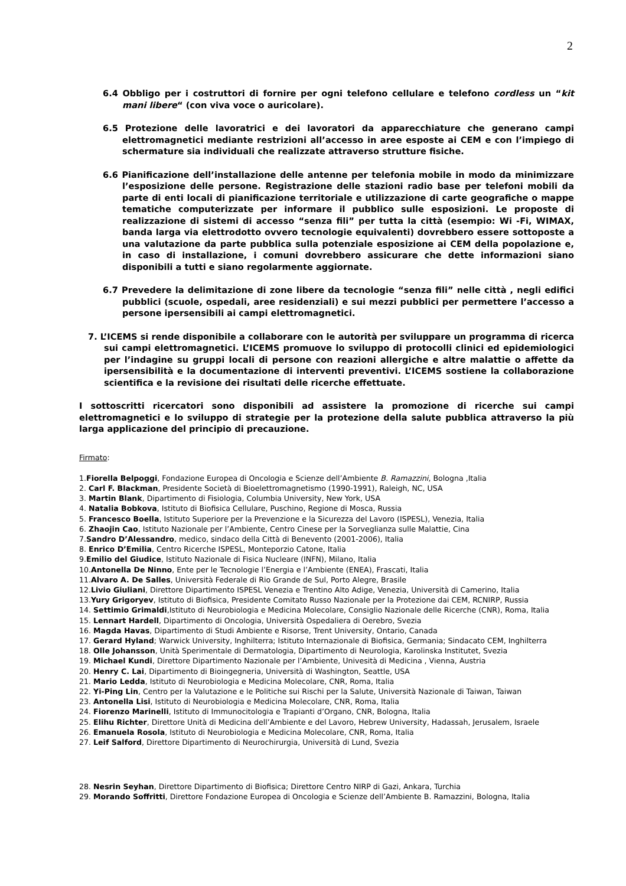2
6.4 Obbligo per i costruttori di fornire per ogni telefono cellulare e telefono cordless un “kit mani libere“ (con viva voce o auricolare).
6.5 Protezione delle lavoratrici e dei lavoratori da apparecchiature che generano campi elettromagnetici mediante restrizioni all’accesso in aree esposte ai CEM e con l’impiego di schermature sia individuali che realizzate attraverso strutture fisiche.
6.6 Pianificazione dell’installazione delle antenne per telefonia mobile in modo da minimizzare l’esposizione delle persone. Registrazione delle stazioni radio base per telefoni mobili da parte di enti locali di pianificazione territoriale e utilizzazione di carte geografiche o mappe tematiche computerizzate per informare il pubblico sulle esposizioni. Le proposte di realizzazione di sistemi di accesso “senza fili” per tutta la città (esempio: Wi -Fi, WIMAX, banda larga via elettrodotto ovvero tecnologie equivalenti) dovrebbero essere sottoposte a una valutazione da parte pubblica sulla potenziale esposizione ai CEM della popolazione e, in caso di installazione, i comuni dovrebbero assicurare che dette informazioni siano disponibili a tutti e siano regolarmente aggiornate.
6.7 Prevedere la delimitazione di zone libere da tecnologie “senza fili” nelle città , negli edifici pubblici (scuole, ospedali, aree residenziali) e sui mezzi pubblici per permettere l’accesso a persone ipersensibili ai campi elettromagnetici.
7. L’ICEMS si rende disponibile a collaborare con le autorità per sviluppare un programma di ricerca sui campi elettromagnetici. L’ICEMS promuove lo sviluppo di protocolli clinici ed epidemiologici per l’indagine su gruppi locali di persone con reazioni allergiche e altre malattie o affette da ipersensibilità e la documentazione di interventi preventivi. L’ICEMS sostiene la collaborazione scientifica e la revisione dei risultati delle ricerche effettuate.
I sottoscritti ricercatori sono disponibili ad assistere la promozione di ricerche sui campi elettromagnetici e lo sviluppo di strategie per la protezione della salute pubblica attraverso la più larga applicazione del principio di precauzione.
Firmato:
1.Fiorella Belpoggi, Fondazione Europea di Oncologia e Scienze dell’Ambiente B. Ramazzini, Bologna ,Italia
2. Carl F. Blackman, Presidente Società di Bioelettromagnetismo (1990-1991), Raleigh, NC, USA
3. Martin Blank, Dipartimento di Fisiologia, Columbia University, New York, USA
4. Natalia Bobkova, Istituto di Biofisica Cellulare, Puschino, Regione di Mosca, Russia
5. Francesco Boella, Istituto Superiore per la Prevenzione e la Sicurezza del Lavoro (ISPESL), Venezia, Italia
6. Zhaojin Cao, Istituto Nazionale per l’Ambiente, Centro Cinese per la Sorveglianza sulle Malattie, Cina
7.Sandro D’Alessandro, medico, sindaco della Città di Benevento (2001-2006), Italia
8. Enrico D’Emilia, Centro Ricerche ISPESL, Monteporzio Catone, Italia
9.Emilio del Giudice, Istituto Nazionale di Fisica Nucleare (INFN), Milano, Italia
10.Antonella De Ninno, Ente per le Tecnologie l’Energia e l’Ambiente (ENEA), Frascati, Italia
11.Alvaro A. De Salles, Università Federale di Rio Grande de Sul, Porto Alegre, Brasile
12.Livio Giuliani, Direttore Dipartimento ISPESL Venezia e Trentino Alto Adige, Venezia, Università di Camerino, Italia
13.Yury Grigoryev, Istituto di Biofisica, Presidente Comitato Russo Nazionale per la Protezione dai CEM, RCNIRP, Russia
14. Settimio Grimaldi,Istituto di Neurobiologia e Medicina Molecolare, Consiglio Nazionale delle Ricerche (CNR), Roma, Italia
15. Lennart Hardell, Dipartimento di Oncologia, Università Ospedaliera di Oerebro, Svezia
16. Magda Havas, Dipartimento di Studi Ambiente e Risorse, Trent University, Ontario, Canada
17. Gerard Hyland; Warwick University, Inghilterra; Istituto Internazionale di Biofisica, Germania; Sindacato CEM, Inghilterra
18. Olle Johansson, Unità Sperimentale di Dermatologia, Dipartimento di Neurologia, Karolinska Institutet, Svezia
19. Michael Kundi, Direttore Dipartimento Nazionale per l’Ambiente, Univesità di Medicina , Vienna, Austria
20. Henry C. Lai, Dipartimento di Bioingegneria, Università di Washington, Seattle, USA
21. Mario Ledda, Istituto di Neurobiologia e Medicina Molecolare, CNR, Roma, Italia
22. Yi-Ping Lin, Centro per la Valutazione e le Politiche sui Rischi per la Salute, Università Nazionale di Taiwan, Taiwan
23. Antonella Lisi, Istituto di Neurobiologia e Medicina Molecolare, CNR, Roma, Italia
24. Fiorenzo Marinelli, Istituto di Immunocitologia e Trapianti d’Organo, CNR, Bologna, Italia
25. Elihu Richter, Direttore Unità di Medicina dell’Ambiente e del Lavoro, Hebrew University, Hadassah, Jerusalem, Israele
26. Emanuela Rosola, Istituto di Neurobiologia e Medicina Molecolare, CNR, Roma, Italia
27. Leif Salford, Direttore Dipartimento di Neurochirurgia, Università di Lund, Svezia
28. Nesrin Seyhan, Direttore Dipartimento di Biofisica; Direttore Centro NIRP di Gazi, Ankara, Turchia
29. Morando Soffritti, Direttore Fondazione Europea di Oncologia e Scienze dell’Ambiente B. Ramazzini, Bologna, Italia